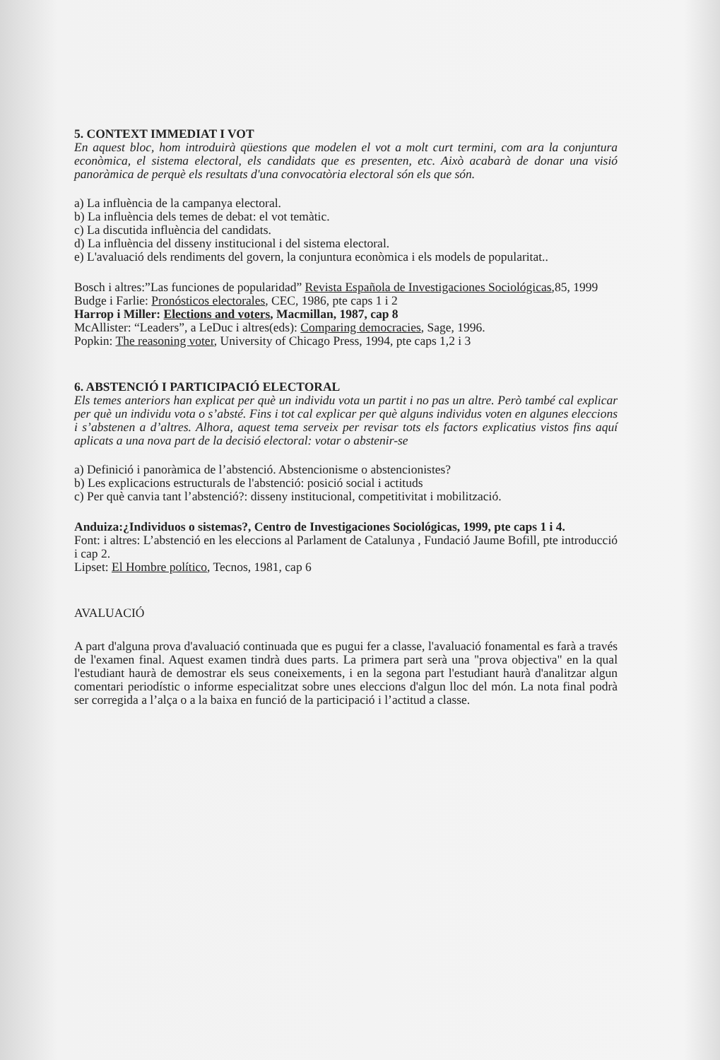5. CONTEXT IMMEDIAT I VOT
En aquest bloc, hom introduirà qüestions que modelen el vot a molt curt termini, com ara la conjuntura econòmica, el sistema electoral, els candidats que es presenten, etc. Això acabarà de donar una visió panoràmica de perquè els resultats d'una convocatòria electoral són els que són.
a) La influència de la campanya electoral.
b) La influència dels temes de debat: el vot temàtic.
c) La discutida influència del candidats.
d) La influència del disseny institucional i del sistema electoral.
e) L'avaluació dels rendiments del govern, la conjuntura econòmica i els models de popularitat..
Bosch i altres:”Las funciones de popularidad” Revista Española de Investigaciones Sociológicas,85, 1999
Budge i Farlie: Pronósticos electorales, CEC, 1986, pte caps 1 i 2
Harrop i Miller: Elections and voters, Macmillan, 1987, cap 8
McAllister: “Leaders”, a LeDuc i altres(eds): Comparing democracies, Sage, 1996.
Popkin: The reasoning voter, University of Chicago Press, 1994, pte caps 1,2 i 3
6. ABSTENCIÓ I PARTICIPACIÓ ELECTORAL
Els temes anteriors han explicat per què un individu vota un partit i no pas un altre. Però també cal explicar per què un individu vota o s’absté. Fins i tot cal explicar per què alguns individus voten en algunes eleccions i s’abstenen a d’altres. Alhora, aquest tema serveix per revisar tots els factors explicatius vistos fins aquí aplicats a una nova part de la decisió electoral: votar o abstenir-se
a) Definició i panoràmica de l’abstenció. Abstencionisme o abstencionistes?
b) Les explicacions estructurals de l'abstenció: posició social i actituds
c) Per què canvia tant l’abstenció?: disseny institucional, competitivitat i mobilització.
Anduiza:¿Individuos o sistemas?, Centro de Investigaciones Sociológicas, 1999, pte caps 1 i 4.
Font: i altres: L’abstenció en les eleccions al Parlament de Catalunya , Fundació Jaume Bofill, pte introducció i cap 2.
Lipset: El Hombre político, Tecnos, 1981, cap 6
AVALUACIÓ
A part d'alguna prova d'avaluació continuada que es pugui fer a classe, l'avaluació fonamental es farà a través de l'examen final. Aquest examen tindrà dues parts. La primera part serà una "prova objectiva" en la qual l'estudiant haurà de demostrar els seus coneixements, i en la segona part l'estudiant haurà d'analitzar algun comentari periodístic o informe especialitzat sobre unes eleccions d'algun lloc del món. La nota final podrà ser corregida a l’alça o a la baixa en funció de la participació i l’actitud a classe.